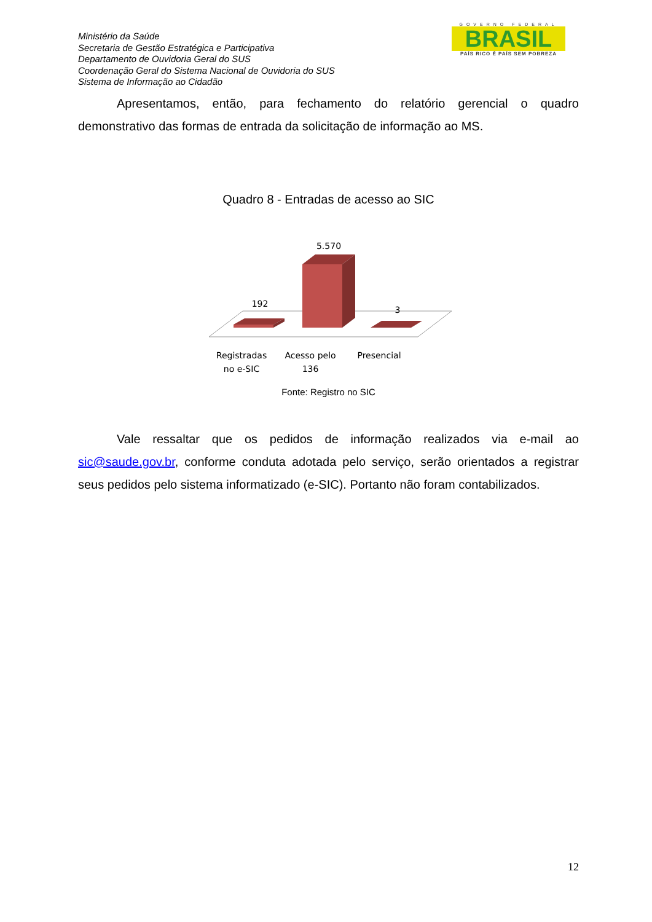Ministério da Saúde
Secretaria de Gestão Estratégica e Participativa
Departamento de Ouvidoria Geral do SUS
Coordenação Geral do Sistema Nacional de Ouvidoria do SUS
Sistema de Informação ao Cidadão
GOVERNO FEDERAL
BRASIL
PAÍS RICO É PAÍS SEM POBREZA
Apresentamos, então, para fechamento do relatório gerencial o quadro demonstrativo das formas de entrada da solicitação de informação ao MS.
Quadro 8 - Entradas de acesso ao SIC
192
5.570
3
Registradas
no e-SIC
Acesso pelo
136
Presencial
Fonte: Registro no SIC
Vale ressaltar que os pedidos de informação realizados via e-mail ao sic@saude.gov.br, conforme conduta adotada pelo serviço, serão orientados a registrar seus pedidos pelo sistema informatizado (e-SIC). Portanto não foram contabilizados.
12